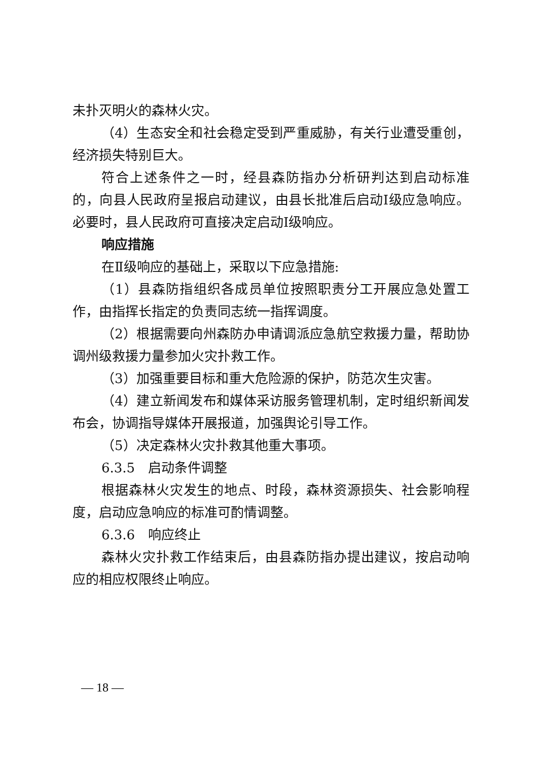未扑灭明火的森林火灾。
（4）生态安全和社会稳定受到严重威胁，有关行业遭受重创，经济损失特别巨大。
符合上述条件之一时，经县森防指办分析研判达到启动标准的，向县人民政府呈报启动建议，由县长批准后启动Ⅰ级应急响应。必要时，县人民政府可直接决定启动Ⅰ级响应。
响应措施
在Ⅱ级响应的基础上，采取以下应急措施:
（1）县森防指组织各成员单位按照职责分工开展应急处置工作，由指挥长指定的负责同志统一指挥调度。
（2）根据需要向州森防办申请调派应急航空救援力量，帮助协调州级救援力量参加火灾扑救工作。
（3）加强重要目标和重大危险源的保护，防范次生灾害。
（4）建立新闻发布和媒体采访服务管理机制，定时组织新闻发布会，协调指导媒体开展报道，加强舆论引导工作。
（5）决定森林火灾扑救其他重大事项。
6.3.5　启动条件调整
根据森林火灾发生的地点、时段，森林资源损失、社会影响程度，启动应急响应的标准可酌情调整。
6.3.6　响应终止
森林火灾扑救工作结束后，由县森防指办提出建议，按启动响应的相应权限终止响应。
— 18 —